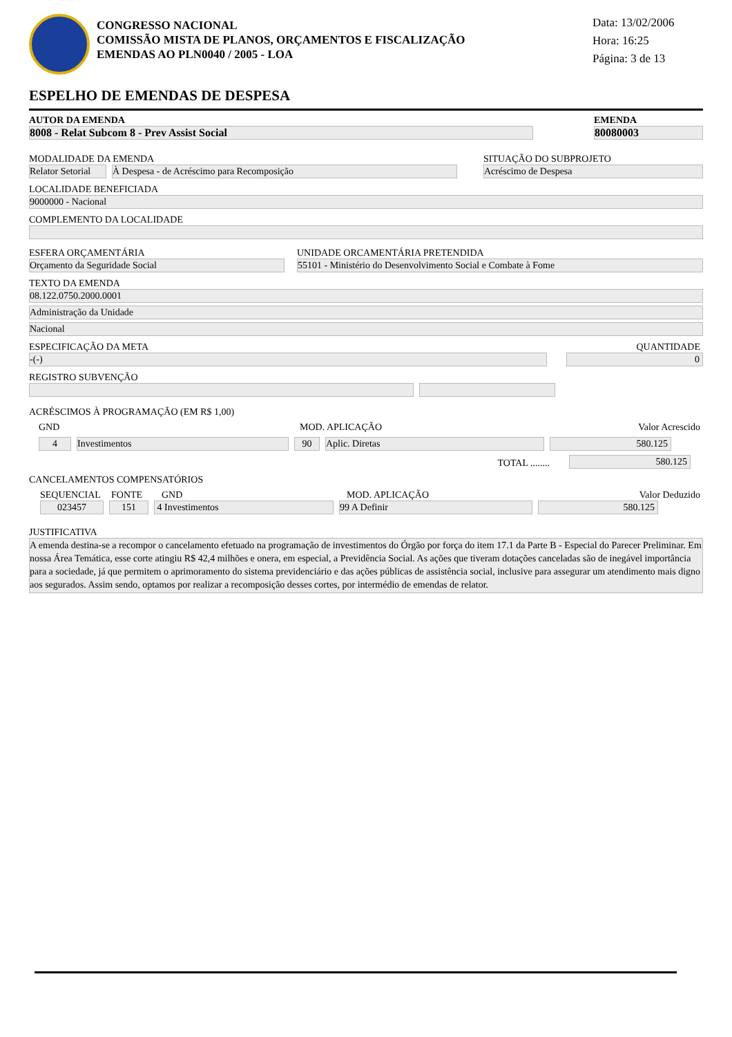CONGRESSO NACIONAL
COMISSÃO MISTA DE PLANOS, ORÇAMENTOS E FISCALIZAÇÃO
EMENDAS AO PLN0040 / 2005 - LOA
Data: 13/02/2006
Hora: 16:25
Página: 3 de 13
ESPELHO DE EMENDAS DE DESPESA
AUTOR DA EMENDA
8008 - Relat Subcom 8 - Prev Assist Social
EMENDA
80080003
MODALIDADE DA EMENDA
Relator Setorial
À Despesa - de Acréscimo para Recomposição
SITUAÇÃO DO SUBPROJETO
Acréscimo de Despesa
LOCALIDADE BENEFICIADA
9000000 - Nacional
COMPLEMENTO DA LOCALIDADE
ESFERA ORÇAMENTÁRIA
Orçamento da Seguridade Social
UNIDADE ORCAMENTÁRIA PRETENDIDA
55101 - Ministério do Desenvolvimento Social e Combate à Fome
TEXTO DA EMENDA
08.122.0750.2000.0001
Administração da Unidade
Nacional
ESPECIFICAÇÃO DA META
-(-)
QUANTIDADE
0
REGISTRO SUBVENÇÃO
ACRÉSCIMOS À PROGRAMAÇÃO (EM R$ 1,00)
GND
MOD. APLICAÇÃO
Valor Acrescido
4
Investimentos
90
Aplic. Diretas
580.125
TOTAL ........
580.125
CANCELAMENTOS COMPENSATÓRIOS
SEQUENCIAL
FONTE
GND
MOD. APLICAÇÃO
Valor Deduzido
023457
151
4 Investimentos
99 A Definir
580.125
JUSTIFICATIVA
A emenda destina-se a recompor o cancelamento efetuado na programação de investimentos do Órgão por força do item 17.1 da Parte B - Especial do Parecer Preliminar. Em nossa Área Temática, esse corte atingiu R$ 42,4 milhões e onera, em especial, a Previdência Social. As ações que tiveram dotações canceladas são de inegável importância para a sociedade, já que permitem o aprimoramento do sistema previdenciário e das ações públicas de assistência social, inclusive para assegurar um atendimento mais digno aos segurados. Assim sendo, optamos por realizar a recomposição desses cortes, por intermédio de emendas de relator.